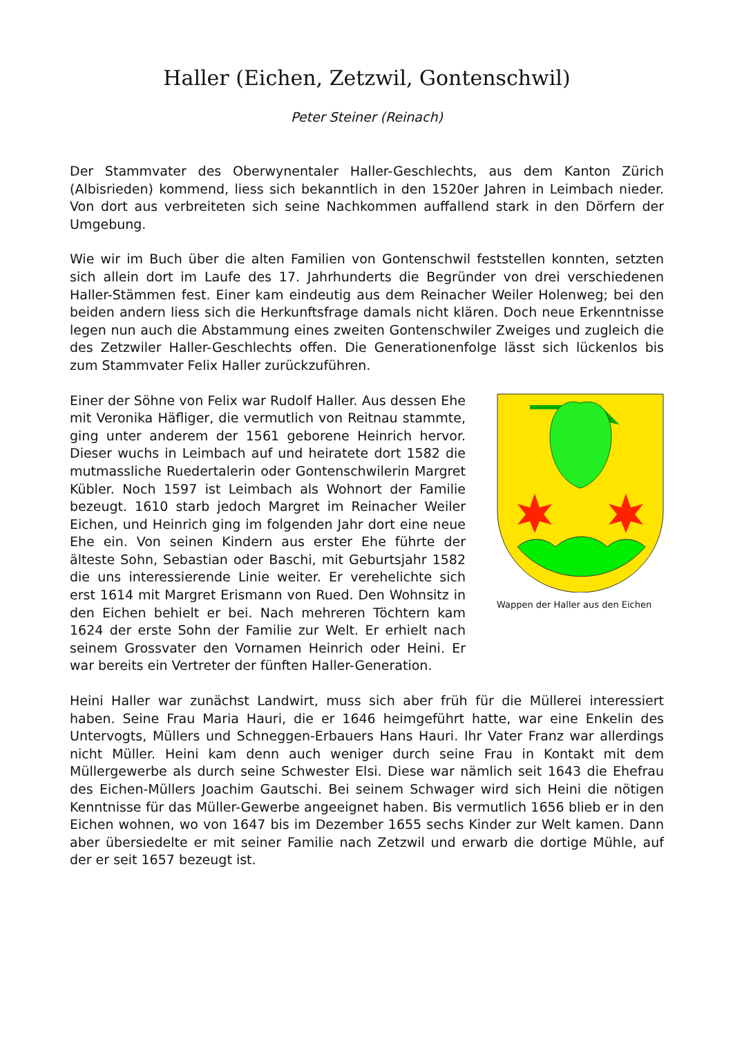Haller (Eichen, Zetzwil, Gontenschwil)
Peter Steiner (Reinach)
Der Stammvater des Oberwynentaler Haller-Geschlechts, aus dem Kanton Zürich (Albisrieden) kommend, liess sich bekanntlich in den 1520er Jahren in Leimbach nieder. Von dort aus verbreiteten sich seine Nachkommen auffallend stark in den Dörfern der Umgebung.
Wie wir im Buch über die alten Familien von Gontenschwil feststellen konnten, setzten sich allein dort im Laufe des 17. Jahrhunderts die Begründer von drei verschiedenen Haller-Stämmen fest. Einer kam eindeutig aus dem Reinacher Weiler Holenweg; bei den beiden andern liess sich die Herkunftsfrage damals nicht klären. Doch neue Erkenntnisse legen nun auch die Abstammung eines zweiten Gontenschwiler Zweiges und zugleich die des Zetzwiler Haller-Geschlechts offen. Die Generationenfolge lässt sich lückenlos bis zum Stammvater Felix Haller zurückzuführen.
Einer der Söhne von Felix war Rudolf Haller. Aus dessen Ehe mit Veronika Häfliger, die vermutlich von Reitnau stammte, ging unter anderem der 1561 geborene Heinrich hervor. Dieser wuchs in Leimbach auf und heiratete dort 1582 die mutmassliche Ruedertalerin oder Gontenschwilerin Margret Kübler. Noch 1597 ist Leimbach als Wohnort der Familie bezeugt. 1610 starb jedoch Margret im Reinacher Weiler Eichen, und Heinrich ging im folgenden Jahr dort eine neue Ehe ein. Von seinen Kindern aus erster Ehe führte der älteste Sohn, Sebastian oder Baschi, mit Geburtsjahr 1582 die uns interessierende Linie weiter. Er verehelichte sich erst 1614 mit Margret Erismann von Rued. Den Wohnsitz in den Eichen behielt er bei. Nach mehreren Töchtern kam 1624 der erste Sohn der Familie zur Welt. Er erhielt nach seinem Grossvater den Vornamen Heinrich oder Heini. Er war bereits ein Vertreter der fünften Haller-Generation.
Wappen der Haller aus den Eichen
Heini Haller war zunächst Landwirt, muss sich aber früh für die Müllerei interessiert haben. Seine Frau Maria Hauri, die er 1646 heimgeführt hatte, war eine Enkelin des Untervogts, Müllers und Schneggen-Erbauers Hans Hauri. Ihr Vater Franz war allerdings nicht Müller. Heini kam denn auch weniger durch seine Frau in Kontakt mit dem Müllergewerbe als durch seine Schwester Elsi. Diese war nämlich seit 1643 die Ehefrau des Eichen-Müllers Joachim Gautschi. Bei seinem Schwager wird sich Heini die nötigen Kenntnisse für das Müller-Gewerbe angeeignet haben. Bis vermutlich 1656 blieb er in den Eichen wohnen, wo von 1647 bis im Dezember 1655 sechs Kinder zur Welt kamen. Dann aber übersiedelte er mit seiner Familie nach Zetzwil und erwarb die dortige Mühle, auf der er seit 1657 bezeugt ist.